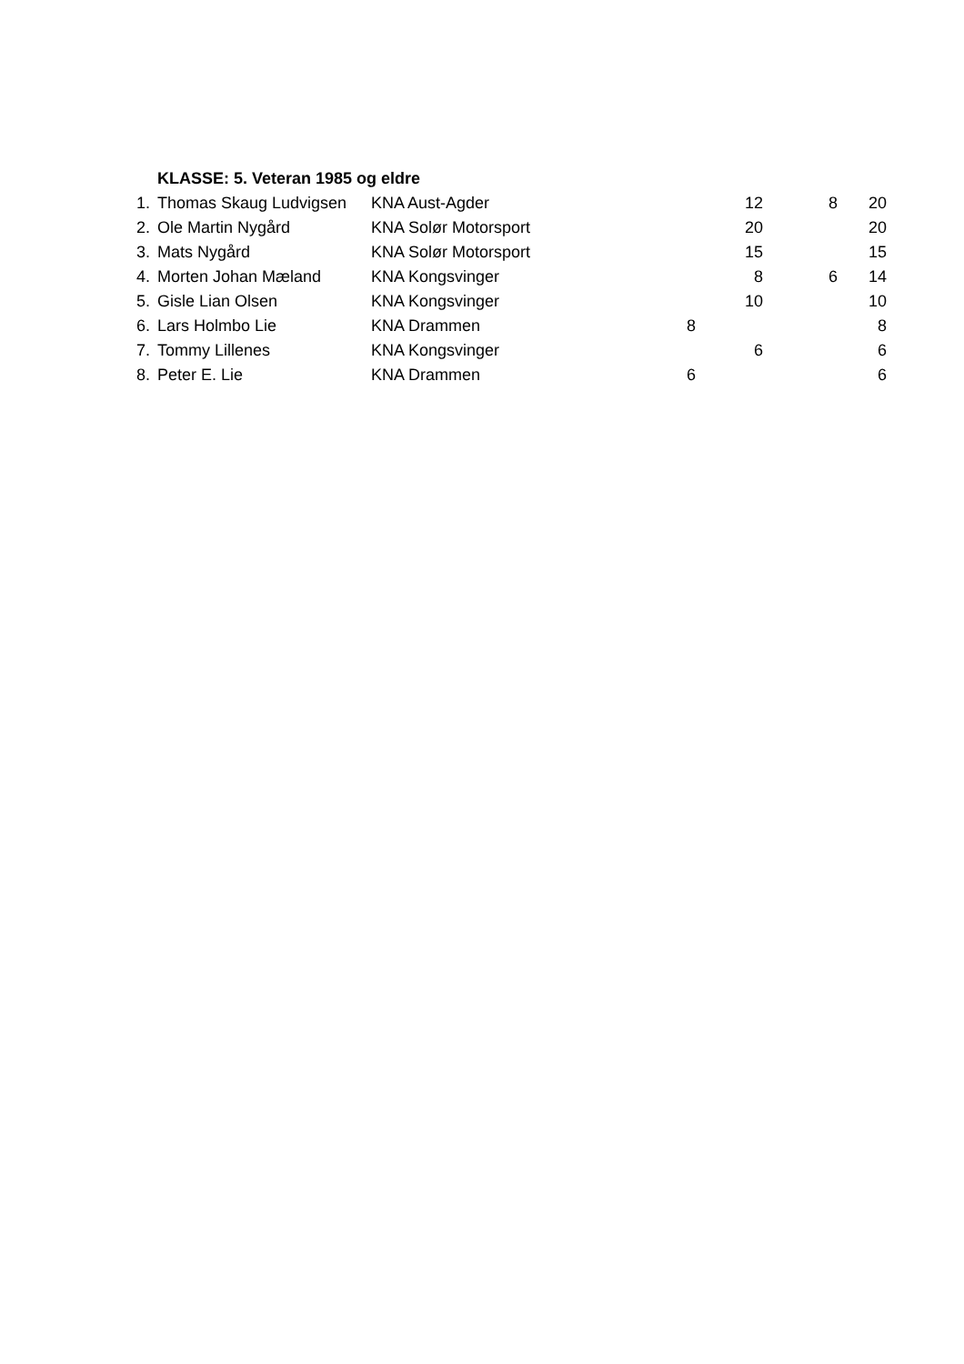| | KLASSE: 5. Veteran 1985 og eldre | | | | | |
| 1. | Thomas Skaug Ludvigsen | KNA Aust-Agder | | 12 | 8 | 20 |
| 2. | Ole Martin Nygård | KNA Solør Motorsport | | 20 | | 20 |
| 3. | Mats Nygård | KNA Solør Motorsport | | 15 | | 15 |
| 4. | Morten Johan Mæland | KNA Kongsvinger | | 8 | 6 | 14 |
| 5. | Gisle Lian Olsen | KNA Kongsvinger | | 10 | | 10 |
| 6. | Lars Holmbo Lie | KNA Drammen | 8 | | | 8 |
| 7. | Tommy Lillenes | KNA Kongsvinger | | 6 | | 6 |
| 8. | Peter E. Lie | KNA Drammen | 6 | | | 6 |